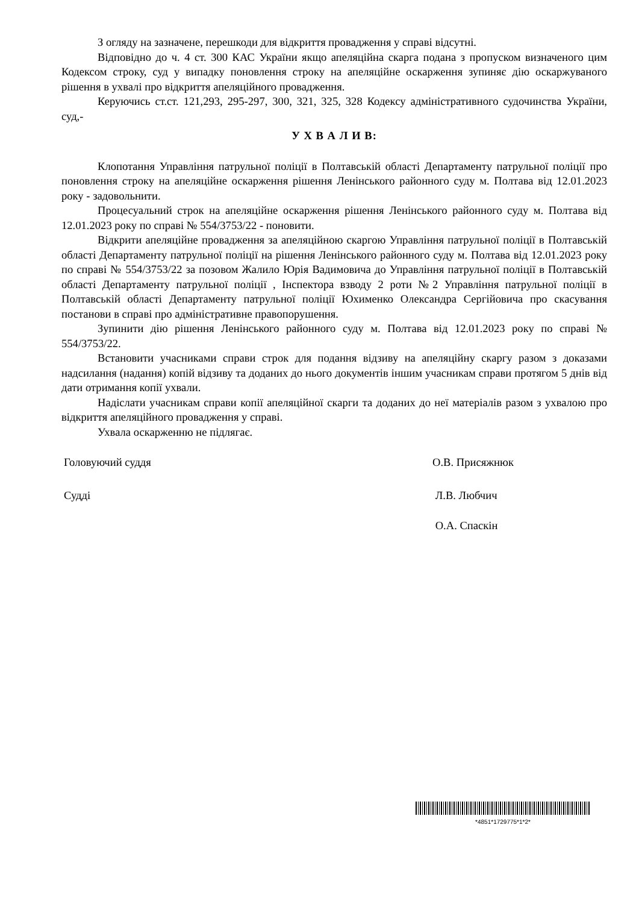З огляду на зазначене, перешкоди для відкриття провадження у справі відсутні.
Відповідно до ч. 4 ст. 300 КАС України якщо апеляційна скарга подана з пропуском визначеного цим Кодексом строку, суд у випадку поновлення строку на апеляційне оскарження зупиняє дію оскаржуваного рішення в ухвалі про відкриття апеляційного провадження.
Керуючись ст.ст. 121,293, 295-297, 300, 321, 325, 328 Кодексу адміністративного судочинства України, суд,-
У Х В А Л И В:
Клопотання Управління патрульної поліції в Полтавській області Департаменту патрульної поліції про поновлення строку на апеляційне оскарження рішення Ленінського районного суду м. Полтава від 12.01.2023 року - задовольнити.
Процесуальний строк на апеляційне оскарження рішення Ленінського районного суду м. Полтава від 12.01.2023 року по справі № 554/3753/22 - поновити.
Відкрити апеляційне провадження за апеляційною скаргою Управління патрульної поліції в Полтавській області Департаменту патрульної поліції на рішення Ленінського районного суду м. Полтава від 12.01.2023 року по справі № 554/3753/22 за позовом Жалило Юрія Вадимовича до Управління патрульної поліції в Полтавській області Департаменту патрульної поліції , Інспектора взводу 2 роти №2 Управління патрульної поліції в Полтавській області Департаменту патрульної поліції Юхименко Олександра Сергійовича про скасування постанови в справі про адміністративне правопорушення.
Зупинити дію рішення Ленінського районного суду м. Полтава від 12.01.2023 року по справі № 554/3753/22.
Встановити учасниками справи строк для подання відзиву на апеляційну скаргу разом з доказами надсилання (надання) копій відзиву та доданих до нього документів іншим учасникам справи протягом 5 днів від дати отримання копії ухвали.
Надіслати учасникам справи копії апеляційної скарги та доданих до неї матеріалів разом з ухвалою про відкриття апеляційного провадження у справі.
Ухвала оскарженню не підлягає.
Головуючий суддя О.В. Присяжнюк
Судді Л.В. Любчич
О.А. Спаскін
*4851*1729775*1*2*